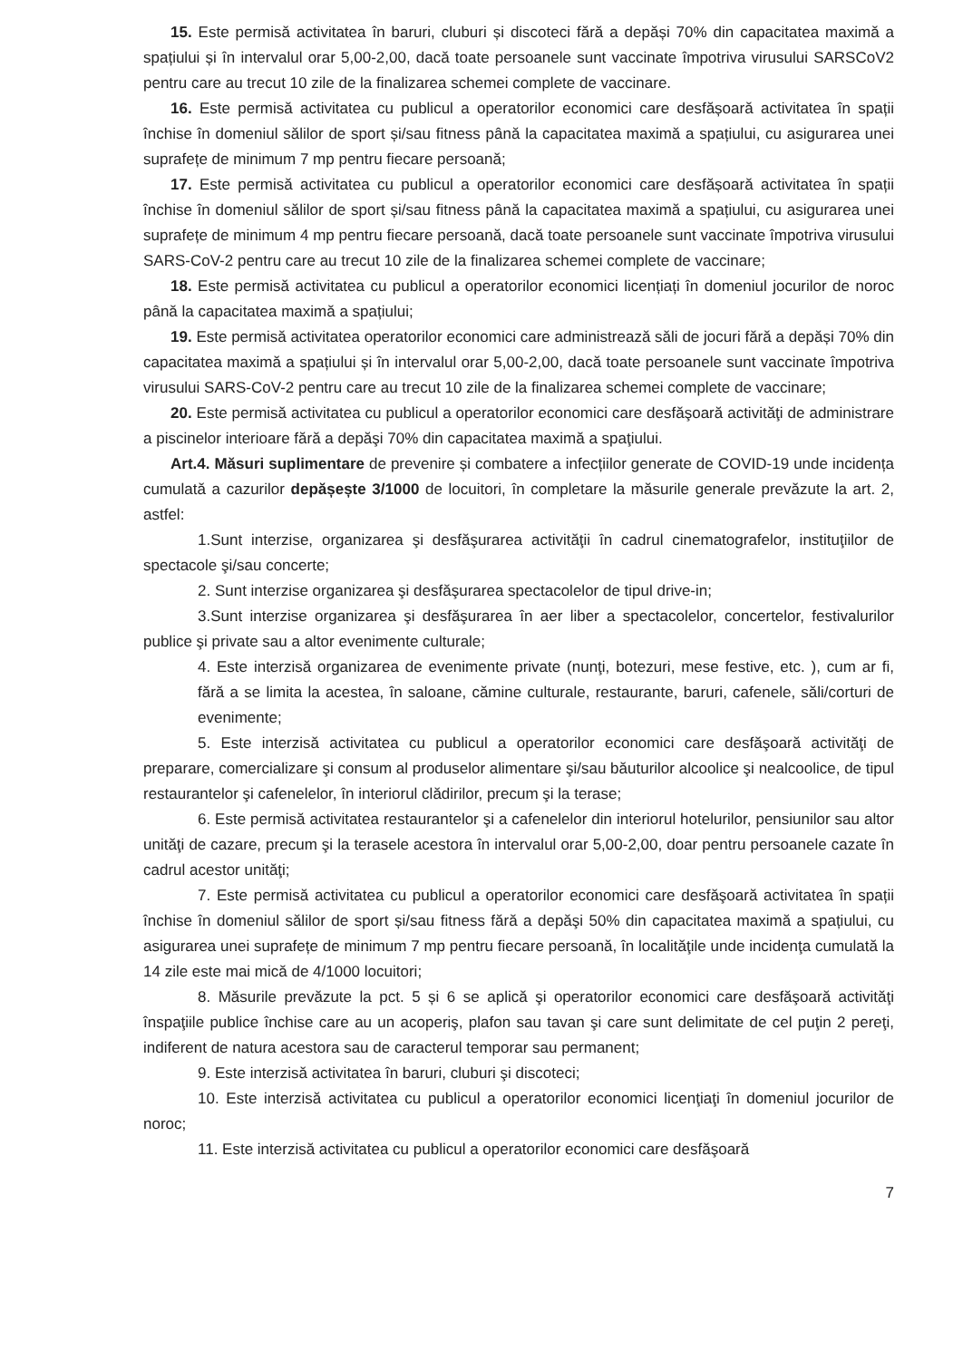15. Este permisă activitatea în baruri, cluburi și discoteci fără a depăși 70% din capacitatea maximă a spațiului și în intervalul orar 5,00-2,00, dacă toate persoanele sunt vaccinate împotriva virusului SARSCoV2 pentru care au trecut 10 zile de la finalizarea schemei complete de vaccinare.
16. Este permisă activitatea cu publicul a operatorilor economici care desfășoară activitatea în spații închise în domeniul sălilor de sport și/sau fitness până la capacitatea maximă a spațiului, cu asigurarea unei suprafețe de minimum 7 mp pentru fiecare persoană;
17. Este permisă activitatea cu publicul a operatorilor economici care desfășoară activitatea în spații închise în domeniul sălilor de sport și/sau fitness până la capacitatea maximă a spațiului, cu asigurarea unei suprafețe de minimum 4 mp pentru fiecare persoană, dacă toate persoanele sunt vaccinate împotriva virusului SARS-CoV-2 pentru care au trecut 10 zile de la finalizarea schemei complete de vaccinare;
18. Este permisă activitatea cu publicul a operatorilor economici licențiați în domeniul jocurilor de noroc până la capacitatea maximă a spațiului;
19. Este permisă activitatea operatorilor economici care administrează săli de jocuri fără a depăși 70% din capacitatea maximă a spațiului și în intervalul orar 5,00-2,00, dacă toate persoanele sunt vaccinate împotriva virusului SARS-CoV-2 pentru care au trecut 10 zile de la finalizarea schemei complete de vaccinare;
20. Este permisă activitatea cu publicul a operatorilor economici care desfăşoară activităţi de administrare a piscinelor interioare fără a depăşi 70% din capacitatea maximă a spaţiului.
Art.4. Măsuri suplimentare de prevenire și combatere a infecțiilor generate de COVID-19 unde incidența cumulată a cazurilor depășește 3/1000 de locuitori, în completare la măsurile generale prevăzute la art. 2, astfel:
1.Sunt interzise, organizarea şi desfăşurarea activităţii în cadrul cinematografelor, instituţiilor de spectacole şi/sau concerte;
2. Sunt interzise organizarea şi desfăşurarea spectacolelor de tipul drive-in;
3.Sunt interzise organizarea şi desfăşurarea în aer liber a spectacolelor, concertelor, festivalurilor publice şi private sau a altor evenimente culturale;
4. Este interzisă organizarea de evenimente private (nunţi, botezuri, mese festive, etc. ), cum ar fi, fără a se limita la acestea, în saloane, cămine culturale, restaurante, baruri, cafenele, săli/corturi de evenimente;
5. Este interzisă activitatea cu publicul a operatorilor economici care desfăşoară activităţi de preparare, comercializare şi consum al produselor alimentare şi/sau băuturilor alcoolice şi nealcoolice, de tipul restaurantelor şi cafenelelor, în interiorul clădirilor, precum şi la terase;
6. Este permisă activitatea restaurantelor şi a cafenelelor din interiorul hotelurilor, pensiunilor sau altor unităţi de cazare, precum şi la terasele acestora în intervalul orar 5,00-2,00, doar pentru persoanele cazate în cadrul acestor unităţi;
7. Este permisă activitatea cu publicul a operatorilor economici care desfăşoară activitatea în spații închise în domeniul sălilor de sport și/sau fitness fără a depăşi 50% din capacitatea maximă a spațiului, cu asigurarea unei suprafețe de minimum 7 mp pentru fiecare persoană, în localităţile unde incidenţa cumulată la 14 zile este mai mică de 4/1000 locuitori;
8. Măsurile prevăzute la pct. 5 și 6 se aplică şi operatorilor economici care desfăşoară activităţi înspaţiile publice închise care au un acoperiş, plafon sau tavan şi care sunt delimitate de cel puţin 2 pereţi, indiferent de natura acestora sau de caracterul temporar sau permanent;
9. Este interzisă activitatea în baruri, cluburi şi discoteci;
10. Este interzisă activitatea cu publicul a operatorilor economici licenţiaţi în domeniul jocurilor de noroc;
11. Este interzisă activitatea cu publicul a operatorilor economici care desfăşoară
7